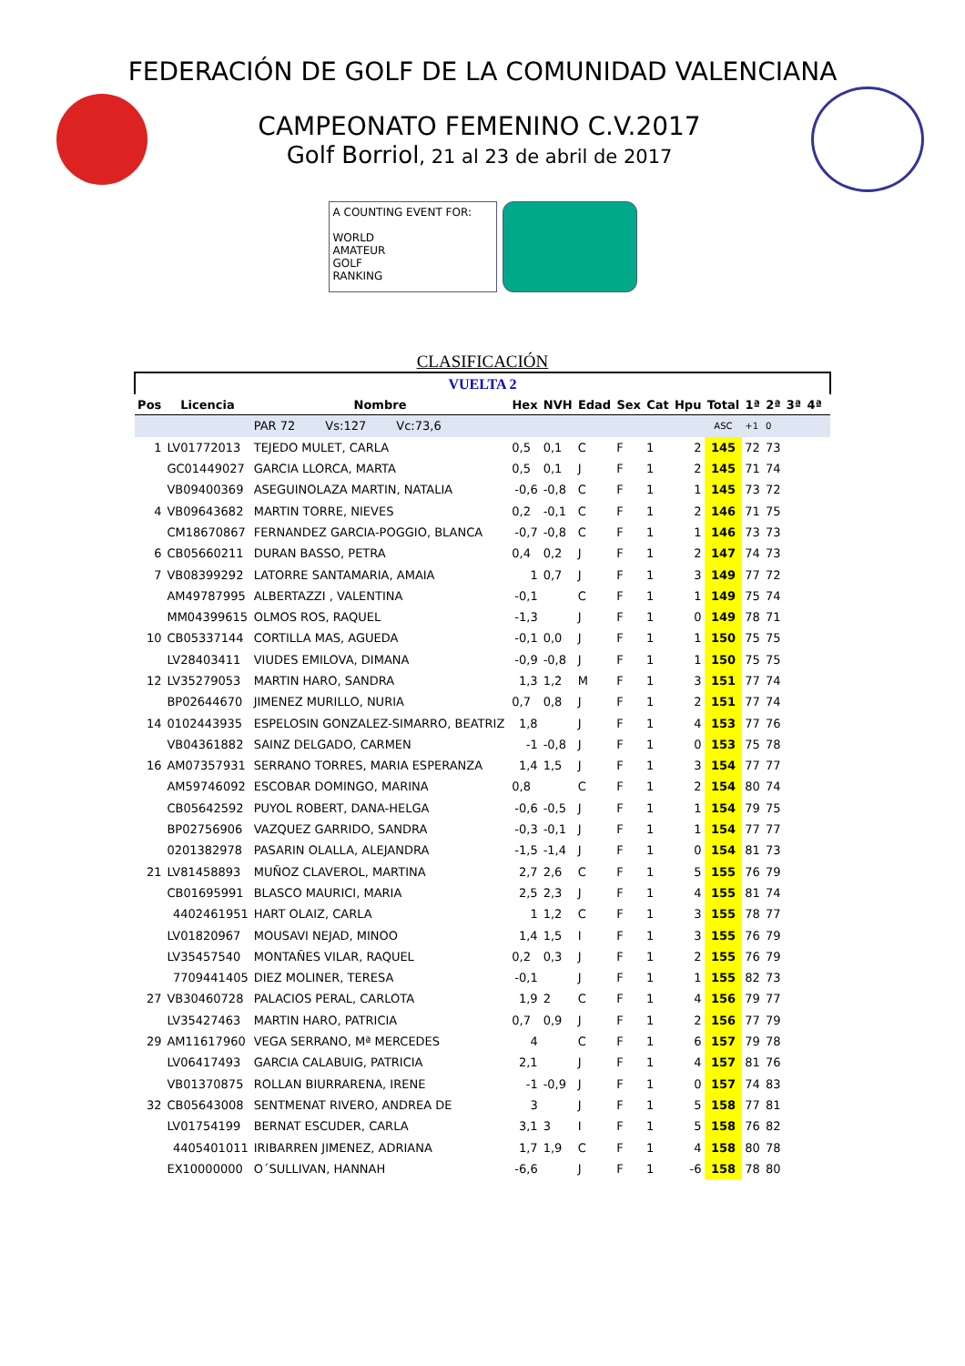FEDERACIÓN DE GOLF DE LA COMUNIDAD VALENCIANA
CAMPEONATO FEMENINO C.V.2017
Golf Borriol, 21 al 23 de abril de 2017
A COUNTING EVENT FOR:
WORLD
AMATEUR
GOLF
RANKING
CLASIFICACIÓN
| VUELTA 2 | | | | | | | | | | | | | | |
| Pos | Licencia | Nombre | Hex | NVH | Edad | Sex | Cat | Hpu | Total | 1ª | 2ª | 3ª | 4ª | |
| | | PAR 72 Vs:127 Vc:73,6 | | | | | | | ASC | +1 | 0 | | | |
| 1 | LV01772013 | TEJEDO MULET, CARLA | 0,5 | 0,1 | C | F | 1 | 2 | 145 | 72 | 73 | | | |
| | GC01449027 | GARCIA LLORCA, MARTA | 0,5 | 0,1 | J | F | 1 | 2 | 145 | 71 | 74 | | | |
| | VB09400369 | ASEGUINOLAZA MARTIN, NATALIA | -0,6 | -0,8 | C | F | 1 | 1 | 145 | 73 | 72 | | | |
| 4 | VB09643682 | MARTIN TORRE, NIEVES | 0,2 | -0,1 | C | F | 1 | 2 | 146 | 71 | 75 | | | |
| | CM18670867 | FERNANDEZ GARCIA-POGGIO, BLANCA | -0,7 | -0,8 | C | F | 1 | 1 | 146 | 73 | 73 | | | |
| 6 | CB05660211 | DURAN BASSO, PETRA | 0,4 | 0,2 | J | F | 1 | 2 | 147 | 74 | 73 | | | |
| 7 | VB08399292 | LATORRE SANTAMARIA, AMAIA | 1 | 0,7 | J | F | 1 | 3 | 149 | 77 | 72 | | | |
| | AM49787995 | ALBERTAZZI , VALENTINA | -0,1 | | C | F | 1 | 1 | 149 | 75 | 74 | | | |
| | MM04399615 | OLMOS ROS, RAQUEL | -1,3 | | J | F | 1 | 0 | 149 | 78 | 71 | | | |
| 10 | CB05337144 | CORTILLA MAS, AGUEDA | -0,1 | 0,0 | J | F | 1 | 1 | 150 | 75 | 75 | | | |
| | LV28403411 | VIUDES EMILOVA, DIMANA | -0,9 | -0,8 | J | F | 1 | 1 | 150 | 75 | 75 | | | |
| 12 | LV35279053 | MARTIN HARO, SANDRA | 1,3 | 1,2 | M | F | 1 | 3 | 151 | 77 | 74 | | | |
| | BP02644670 | JIMENEZ MURILLO, NURIA | 0,7 | 0,8 | J | F | 1 | 2 | 151 | 77 | 74 | | | |
| 14 | 0102443935 | ESPELOSIN GONZALEZ-SIMARRO, BEATRIZ | 1,8 | | J | F | 1 | 4 | 153 | 77 | 76 | | | |
| | VB04361882 | SAINZ DELGADO, CARMEN | -1 | -0,8 | J | F | 1 | 0 | 153 | 75 | 78 | | | |
| 16 | AM07357931 | SERRANO TORRES, MARIA ESPERANZA | 1,4 | 1,5 | J | F | 1 | 3 | 154 | 77 | 77 | | | |
| | AM59746092 | ESCOBAR DOMINGO, MARINA | 0,8 | | C | F | 1 | 2 | 154 | 80 | 74 | | | |
| | CB05642592 | PUYOL ROBERT, DANA-HELGA | -0,6 | -0,5 | J | F | 1 | 1 | 154 | 79 | 75 | | | |
| | BP02756906 | VAZQUEZ GARRIDO, SANDRA | -0,3 | -0,1 | J | F | 1 | 1 | 154 | 77 | 77 | | | |
| | 0201382978 | PASARIN OLALLA, ALEJANDRA | -1,5 | -1,4 | J | F | 1 | 0 | 154 | 81 | 73 | | | |
| 21 | LV81458893 | MUÑOZ CLAVEROL, MARTINA | 2,7 | 2,6 | C | F | 1 | 5 | 155 | 76 | 79 | | | |
| | CB01695991 | BLASCO MAURICI, MARIA | 2,5 | 2,3 | J | F | 1 | 4 | 155 | 81 | 74 | | | |
| | 4402461951 | HART OLAIZ, CARLA | 1 | 1,2 | C | F | 1 | 3 | 155 | 78 | 77 | | | |
| | LV01820967 | MOUSAVI NEJAD, MINOO | 1,4 | 1,5 | I | F | 1 | 3 | 155 | 76 | 79 | | | |
| | LV35457540 | MONTAÑES VILAR, RAQUEL | 0,2 | 0,3 | J | F | 1 | 2 | 155 | 76 | 79 | | | |
| | 7709441405 | DIEZ MOLINER, TERESA | -0,1 | | J | F | 1 | 1 | 155 | 82 | 73 | | | |
| 27 | VB30460728 | PALACIOS PERAL, CARLOTA | 1,9 | 2 | C | F | 1 | 4 | 156 | 79 | 77 | | | |
| | LV35427463 | MARTIN HARO, PATRICIA | 0,7 | 0,9 | J | F | 1 | 2 | 156 | 77 | 79 | | | |
| 29 | AM11617960 | VEGA SERRANO, Mª MERCEDES | 4 | | C | F | 1 | 6 | 157 | 79 | 78 | | | |
| | LV06417493 | GARCIA CALABUIG, PATRICIA | 2,1 | | J | F | 1 | 4 | 157 | 81 | 76 | | | |
| | VB01370875 | ROLLAN BIURRARENA, IRENE | -1 | -0,9 | J | F | 1 | 0 | 157 | 74 | 83 | | | |
| 32 | CB05643008 | SENTMENAT RIVERO, ANDREA DE | 3 | | J | F | 1 | 5 | 158 | 77 | 81 | | | |
| | LV01754199 | BERNAT ESCUDER, CARLA | 3,1 | 3 | I | F | 1 | 5 | 158 | 76 | 82 | | | |
| | 4405401011 | IRIBARREN JIMENEZ, ADRIANA | 1,7 | 1,9 | C | F | 1 | 4 | 158 | 80 | 78 | | | |
| | EX10000000 | O´SULLIVAN, HANNAH | -6,6 | | J | F | 1 | -6 | 158 | 78 | 80 | | | |